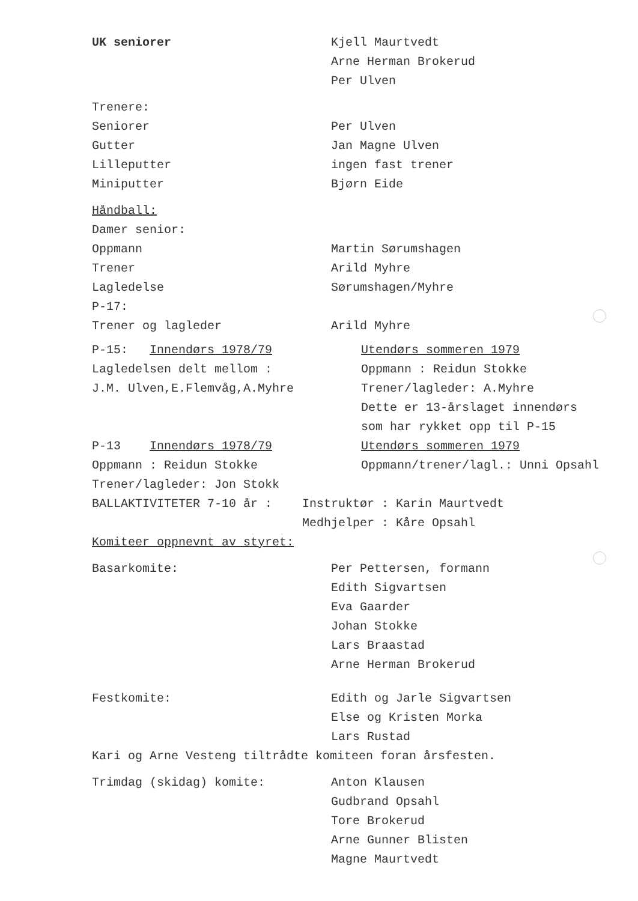UK seniorer Kjell Maurtvedt
Arne Herman Brokerud
Per Ulven
Trenere:
Seniorer Per Ulven
Gutter Jan Magne Ulven
Lilleputter ingen fast trener
Miniputter Bjørn Eide
Håndball:
Damer senior:
Oppmann Martin Sørumshagen
Trener Arild Myhre
Lagledelse Sørumshagen/Myhre
P-17:
Trener og lagleder Arild Myhre
P-15: Innendørs 1978/79
Lagledelsen delt mellom :
J.M. Ulven,E.Flemvåg,A.Myhre
Utendørs sommeren 1979
Oppmann : Reidun Stokke
Trener/lagleder: A.Myhre
Dette er 13-årslaget innendørs
som har rykket opp til P-15
P-13 Innendørs 1978/79
Oppmann : Reidun Stokke
Trener/lagleder: Jon Stokk
Utendørs sommeren 1979
Oppmann/trener/lagl.: Unni Opsahl
BALLAKTIVITETER 7-10 år : Instruktør : Karin Maurtvedt
Medhjelper : Kåre Opsahl
Komiteer oppnevnt av styret:
Basarkomite: Per Pettersen, formann
Edith Sigvartsen
Eva Gaarder
Johan Stokke
Lars Braastad
Arne Herman Brokerud
Festkomite: Edith og Jarle Sigvartsen
Else og Kristen Morka
Lars Rustad
Kari og Arne Vesteng tiltrådte komiteen foran årsfesten.
Trimdag (skidag) komite: Anton Klausen
Gudbrand Opsahl
Tore Brokerud
Arne Gunner Blisten
Magne Maurtvedt